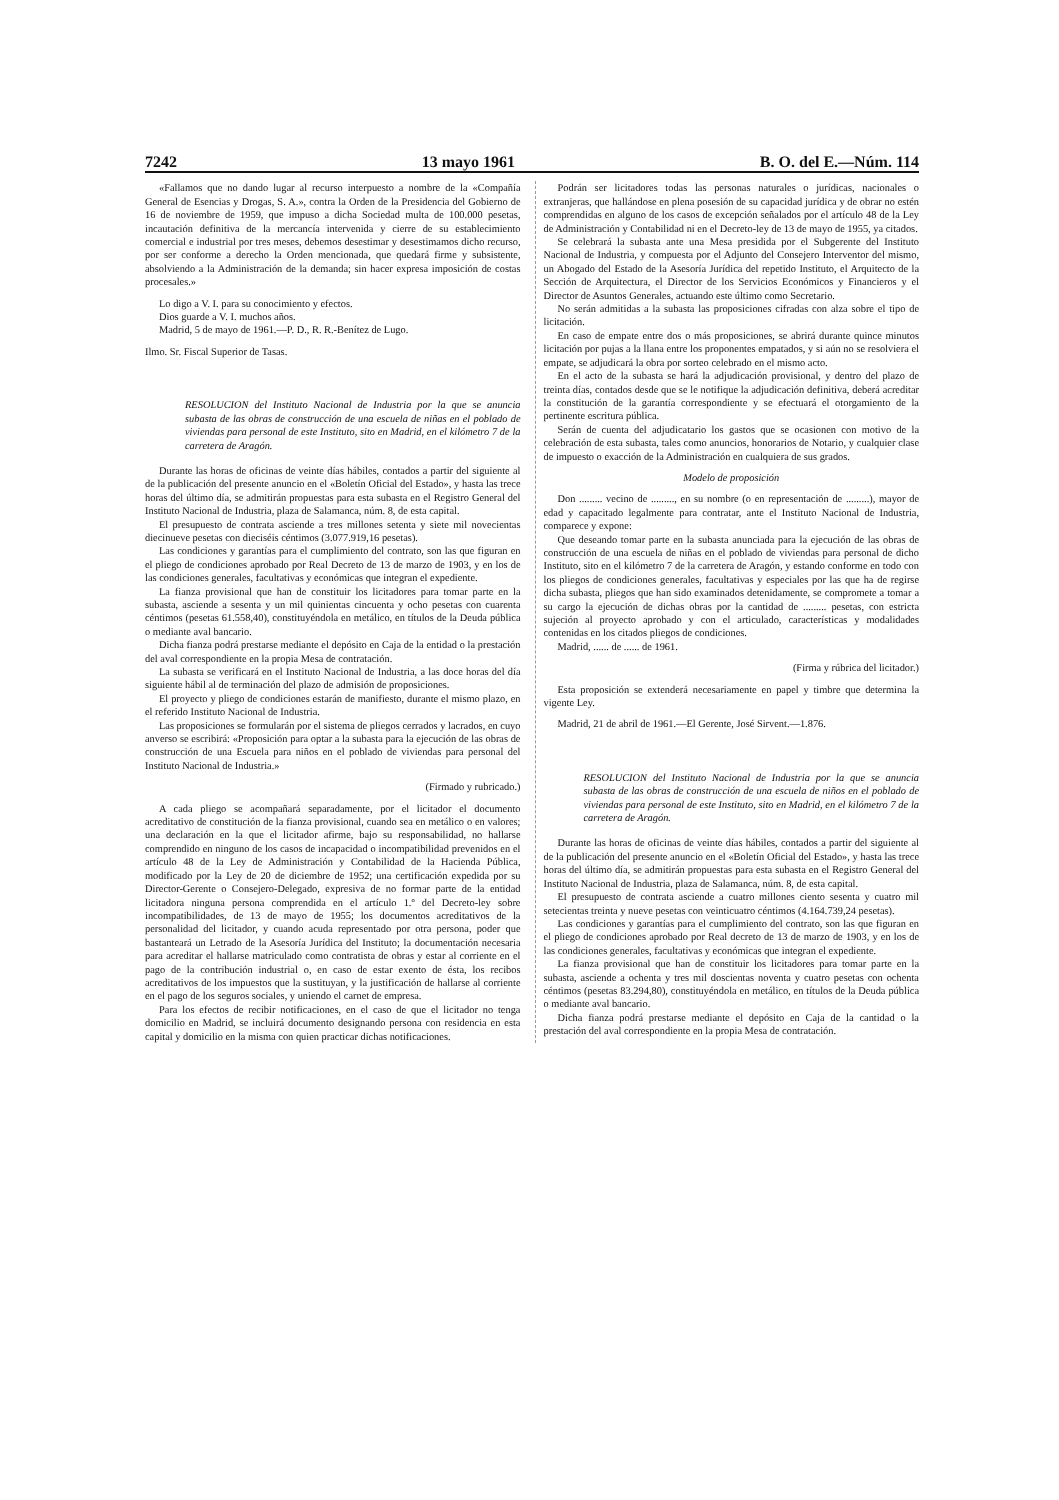7242 13 mayo 1961 B. O. del E.—Núm. 114
«Fallamos que no dando lugar al recurso interpuesto a nombre de la «Compañía General de Esencias y Drogas, S. A.», contra la Orden de la Presidencia del Gobierno de 16 de noviembre de 1959, que impuso a dicha Sociedad multa de 100.000 pesetas, incautación definitiva de la mercancía intervenida y cierre de su establecimiento comercial e industrial por tres meses, debemos desestimar y desestimamos dicho recurso, por ser conforme a derecho la Orden mencionada, que quedará firme y subsistente, absolviendo a la Administración de la demanda; sin hacer expresa imposición de costas procesales.»
Lo digo a V. I. para su conocimiento y efectos.
Dios guarde a V. I. muchos años.
Madrid, 5 de mayo de 1961.—P. D., R. R.-Benítez de Lugo.
Ilmo. Sr. Fiscal Superior de Tasas.
RESOLUCION del Instituto Nacional de Industria por la que se anuncia subasta de las obras de construcción de una escuela de niñas en el poblado de viviendas para personal de este Instituto, sito en Madrid, en el kilómetro 7 de la carretera de Aragón.
Durante las horas de oficinas de veinte días hábiles, contados a partir del siguiente al de la publicación del presente anuncio en el «Boletín Oficial del Estado», y hasta las trece horas del último día, se admitirán propuestas para esta subasta en el Registro General del Instituto Nacional de Industria, plaza de Salamanca, núm. 8, de esta capital.
El presupuesto de contrata asciende a tres millones setenta y siete mil novecientas diecinueve pesetas con dieciséis céntimos (3.077.919,16 pesetas).
Las condiciones y garantías para el cumplimiento del contrato, son las que figuran en el pliego de condiciones aprobado por Real Decreto de 13 de marzo de 1903, y en los de las condiciones generales, facultativas y económicas que integran el expediente.
La fianza provisional que han de constituir los licitadores para tomar parte en la subasta, asciende a sesenta y un mil quinientas cincuenta y ocho pesetas con cuarenta céntimos (pesetas 61.558,40), constituyéndola en metálico, en títulos de la Deuda pública o mediante aval bancario.
Dicha fianza podrá prestarse mediante el depósito en Caja de la entidad o la prestación del aval correspondiente en la propia Mesa de contratación.
La subasta se verificará en el Instituto Nacional de Industria, a las doce horas del día siguiente hábil al de terminación del plazo de admisión de proposiciones.
El proyecto y pliego de condiciones estarán de manifiesto, durante el mismo plazo, en el referido Instituto Nacional de Industria.
Las proposiciones se formularán por el sistema de pliegos cerrados y lacrados, en cuyo anverso se escribirá: «Proposición para optar a la subasta para la ejecución de las obras de construcción de una Escuela para niños en el poblado de viviendas para personal del Instituto Nacional de Industria.»
(Firmado y rubricado.)
A cada pliego se acompañará separadamente, por el licitador el documento acreditativo de constitución de la fianza provisional, cuando sea en metálico o en valores; una declaración en la que el licitador afirme, bajo su responsabilidad, no hallarse comprendido en ninguno de los casos de incapacidad o incompatibilidad prevenidos en el artículo 48 de la Ley de Administración y Contabilidad de la Hacienda Pública, modificado por la Ley de 20 de diciembre de 1952; una certificación expedida por su Director-Gerente o Consejero-Delegado, expresiva de no formar parte de la entidad licitadora ninguna persona comprendida en el artículo 1.º del Decreto-ley sobre incompatibilidades, de 13 de mayo de 1955; los documentos acreditativos de la personalidad del licitador, y cuando acuda representado por otra persona, poder que bastanteará un Letrado de la Asesoría Jurídica del Instituto; la documentación necesaria para acreditar el hallarse matriculado como contratista de obras y estar al corriente en el pago de la contribución industrial o, en caso de estar exento de ésta, los recibos acreditativos de los impuestos que la sustituyan, y la justificación de hallarse al corriente en el pago de los seguros sociales, y uniendo el carnet de empresa.
Para los efectos de recibir notificaciones, en el caso de que el licitador no tenga domicilio en Madrid, se incluirá documento designando persona con residencia en esta capital y domicilio en la misma con quien practicar dichas notificaciones.
Podrán ser licitadores todas las personas naturales o jurídicas, nacionales o extranjeras, que hallándose en plena posesión de su capacidad jurídica y de obrar no estén comprendidas en alguno de los casos de excepción señalados por el artículo 48 de la Ley de Administración y Contabilidad ni en el Decreto-ley de 13 de mayo de 1955, ya citados.
Se celebrará la subasta ante una Mesa presidida por el Subgerente del Instituto Nacional de Industria, y compuesta por el Adjunto del Consejero Interventor del mismo, un Abogado del Estado de la Asesoría Jurídica del repetido Instituto, el Arquitecto de la Sección de Arquitectura, el Director de los Servicios Económicos y Financieros y el Director de Asuntos Generales, actuando este último como Secretario.
No serán admitidas a la subasta las proposiciones cifradas con alza sobre el tipo de licitación.
En caso de empate entre dos o más proposiciones, se abrirá durante quince minutos licitación por pujas a la llana entre los proponentes empatados, y si aún no se resolviera el empate, se adjudicará la obra por sorteo celebrado en el mismo acto.
En el acto de la subasta se hará la adjudicación provisional, y dentro del plazo de treinta días, contados desde que se le notifique la adjudicación definitiva, deberá acreditar la constitución de la garantía correspondiente y se efectuará el otorgamiento de la pertinente escritura pública.
Serán de cuenta del adjudicatario los gastos que se ocasionen con motivo de la celebración de esta subasta, tales como anuncios, honorarios de Notario, y cualquier clase de impuesto o exacción de la Administración en cualquiera de sus grados.
Modelo de proposición
Don ......... vecino de ........., en su nombre (o en representación de .........), mayor de edad y capacitado legalmente para contratar, ante el Instituto Nacional de Industria, comparece y expone:
Que deseando tomar parte en la subasta anunciada para la ejecución de las obras de construcción de una escuela de niñas en el poblado de viviendas para personal de dicho Instituto, sito en el kilómetro 7 de la carretera de Aragón, y estando conforme en todo con los pliegos de condiciones generales, facultativas y especiales por las que ha de regirse dicha subasta, pliegos que han sido examinados detenidamente, se compromete a tomar a su cargo la ejecución de dichas obras por la cantidad de ......... pesetas, con estricta sujeción al proyecto aprobado y con el articulado, características y modalidades contenidas en los citados pliegos de condiciones.
Madrid, ...... de ...... de 1961.
(Firma y rúbrica del licitador.)
Esta proposición se extenderá necesariamente en papel y timbre que determina la vigente Ley.
Madrid, 21 de abril de 1961.—El Gerente, José Sirvent.—1.876.
RESOLUCION del Instituto Nacional de Industria por la que se anuncia subasta de las obras de construcción de una escuela de niños en el poblado de viviendas para personal de este Instituto, sito en Madrid, en el kilómetro 7 de la carretera de Aragón.
Durante las horas de oficinas de veinte días hábiles, contados a partir del siguiente al de la publicación del presente anuncio en el «Boletín Oficial del Estado», y hasta las trece horas del último día, se admitirán propuestas para esta subasta en el Registro General del Instituto Nacional de Industria, plaza de Salamanca, núm. 8, de esta capital.
El presupuesto de contrata asciende a cuatro millones ciento sesenta y cuatro mil setecientas treinta y nueve pesetas con veinticuatro céntimos (4.164.739,24 pesetas).
Las condiciones y garantías para el cumplimiento del contrato, son las que figuran en el pliego de condiciones aprobado por Real decreto de 13 de marzo de 1903, y en los de las condiciones generales, facultativas y económicas que integran el expediente.
La fianza provisional que han de constituir los licitadores para tomar parte en la subasta, asciende a ochenta y tres mil doscientas noventa y cuatro pesetas con ochenta céntimos (pesetas 83.294,80), constituyéndola en metálico, en títulos de la Deuda pública o mediante aval bancario.
Dicha fianza podrá prestarse mediante el depósito en Caja de la cantidad o la prestación del aval correspondiente en la propia Mesa de contratación.